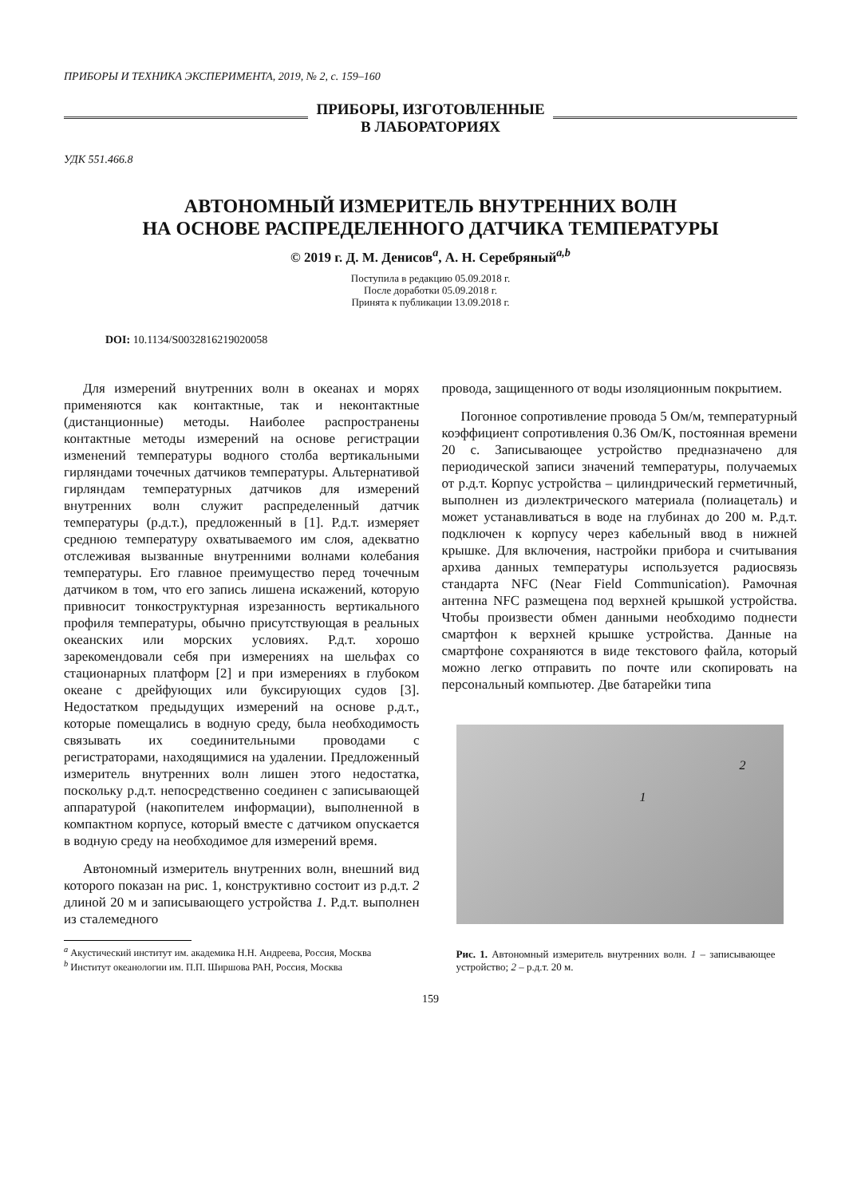ПРИБОРЫ И ТЕХНИКА ЭКСПЕРИМЕНТА, 2019, № 2, с. 159–160
ПРИБОРЫ, ИЗГОТОВЛЕННЫЕ
В ЛАБОРАТОРИЯХ
УДК 551.466.8
АВТОНОМНЫЙ ИЗМЕРИТЕЛЬ ВНУТРЕННИХ ВОЛН
НА ОСНОВЕ РАСПРЕДЕЛЕННОГО ДАТЧИКА ТЕМПЕРАТУРЫ
© 2019 г. Д. М. Денисов<sup>a</sup>, А. Н. Серебряный<sup>a,b</sup>
Поступила в редакцию 05.09.2018 г.
После доработки 05.09.2018 г.
Принята к публикации 13.09.2018 г.
DOI: 10.1134/S0032816219020058
Для измерений внутренних волн в океанах и морях применяются как контактные, так и неконтактные (дистанционные) методы. Наиболее распространены контактные методы измерений на основе регистрации изменений температуры водного столба вертикальными гирляндами точечных датчиков температуры. Альтернативой гирляндам температурных датчиков для измерений внутренних волн служит распределенный датчик температуры (р.д.т.), предложенный в [1]. Р.д.т. измеряет среднюю температуру охватываемого им слоя, адекватно отслеживая вызванные внутренними волнами колебания температуры. Его главное преимущество перед точечным датчиком в том, что его запись лишена искажений, которую привносит тонкоструктурная изрезанность вертикального профиля температуры, обычно присутствующая в реальных океанских или морских условиях. Р.д.т. хорошо зарекомендовали себя при измерениях на шельфах со стационарных платформ [2] и при измерениях в глубоком океане с дрейфующих или буксирующих судов [3]. Недостатком предыдущих измерений на основе р.д.т., которые помещались в водную среду, была необходимость связывать их соединительными проводами с регистраторами, находящимися на удалении. Предложенный измеритель внутренних волн лишен этого недостатка, поскольку р.д.т. непосредственно соединен с записывающей аппаратурой (накопителем информации), выполненной в компактном корпусе, который вместе с датчиком опускается в водную среду на необходимое для измерений время.
Автономный измеритель внутренних волн, внешний вид которого показан на рис. 1, конструктивно состоит из р.д.т. 2 длиной 20 м и записывающего устройства 1. Р.д.т. выполнен из сталемедного
<sup>a</sup> Акустический институт им. академика Н.Н. Андреева, Россия, Москва
<sup>b</sup> Институт океанологии им. П.П. Ширшова РАН, Россия, Москва
провода, защищенного от воды изоляционным покрытием.
Погонное сопротивление провода 5 Ом/м, температурный коэффициент сопротивления 0.36 Ом/K, постоянная времени 20 с. Записывающее устройство предназначено для периодической записи значений температуры, получаемых от р.д.т. Корпус устройства – цилиндрический герметичный, выполнен из диэлектрического материала (полиацеталь) и может устанавливаться в воде на глубинах до 200 м. Р.д.т. подключен к корпусу через кабельный ввод в нижней крышке. Для включения, настройки прибора и считывания архива данных температуры используется радиосвязь стандарта NFC (Near Field Communication). Рамочная антенна NFC размещена под верхней крышкой устройства. Чтобы произвести обмен данными необходимо поднести смартфон к верхней крышке устройства. Данные на смартфоне сохраняются в виде текстового файла, который можно легко отправить по почте или скопировать на персональный компьютер. Две батарейки типа
1
2
Рис. 1. Автономный измеритель внутренних волн. 1 – записывающее устройство; 2 – р.д.т. 20 м.
159